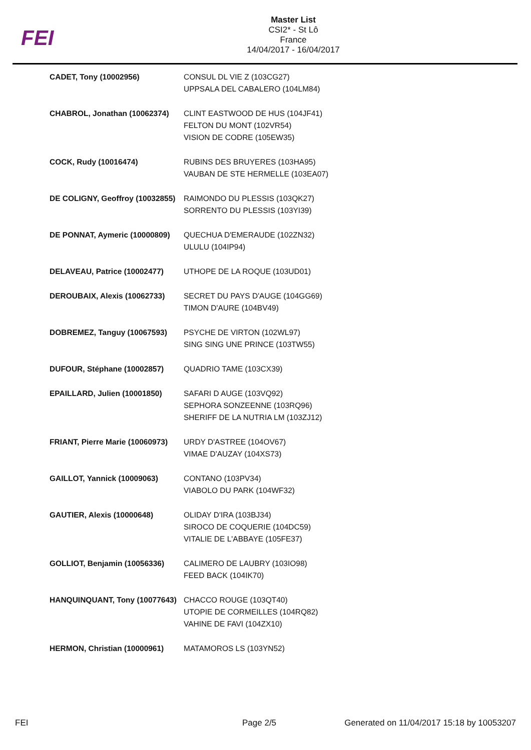FEI
Master List
CSI2* - St Lô
France
14/04/2017 - 16/04/2017
| CADET, Tony (10002956) | CONSUL DL VIE Z (103CG27) UPPSALA DEL CABALERO (104LM84) |
| CHABROL, Jonathan (10062374) | CLINT EASTWOOD DE HUS (104JF41) FELTON DU MONT (102VR54) VISION DE CODRE (105EW35) |
| COCK, Rudy (10016474) | RUBINS DES BRUYERES (103HA95) VAUBAN DE STE HERMELLE (103EA07) |
| DE COLIGNY, Geoffroy (10032855) | RAIMONDO DU PLESSIS (103QK27) SORRENTO DU PLESSIS (103YI39) |
| DE PONNAT, Aymeric (10000809) | QUECHUA D'EMERAUDE (102ZN32) ULULU (104IP94) |
| DELAVEAU, Patrice (10002477) | UTHOPE DE LA ROQUE (103UD01) |
| DEROUBAIX, Alexis (10062733) | SECRET DU PAYS D'AUGE (104GG69) TIMON D'AURE (104BV49) |
| DOBREMEZ, Tanguy (10067593) | PSYCHE DE VIRTON (102WL97) SING SING UNE PRINCE (103TW55) |
| DUFOUR, Stéphane (10002857) | QUADRIO TAME (103CX39) |
| EPAILLARD, Julien (10001850) | SAFARI D AUGE (103VQ92) SEPHORA SONZEENNE (103RQ96) SHERIFF DE LA NUTRIA LM (103ZJ12) |
| FRIANT, Pierre Marie (10060973) | URDY D'ASTREE (104OV67) VIMAE D'AUZAY (104XS73) |
| GAILLOT, Yannick (10009063) | CONTANO (103PV34) VIABOLO DU PARK (104WF32) |
| GAUTIER, Alexis (10000648) | OLIDAY D'IRA (103BJ34) SIROCO DE COQUERIE (104DC59) VITALIE DE L'ABBAYE (105FE37) |
| GOLLIOT, Benjamin (10056336) | CALIMERO DE LAUBRY (103IO98) FEED BACK (104IK70) |
| HANQUINQUANT, Tony (10077643) | CHACCO ROUGE (103QT40) UTOPIE DE CORMEILLES (104RQ82) VAHINE DE FAVI (104ZX10) |
| HERMON, Christian (10000961) | MATAMOROS LS (103YN52) |
FEI Page 2/5 Generated on 11/04/2017 15:18 by 10053207